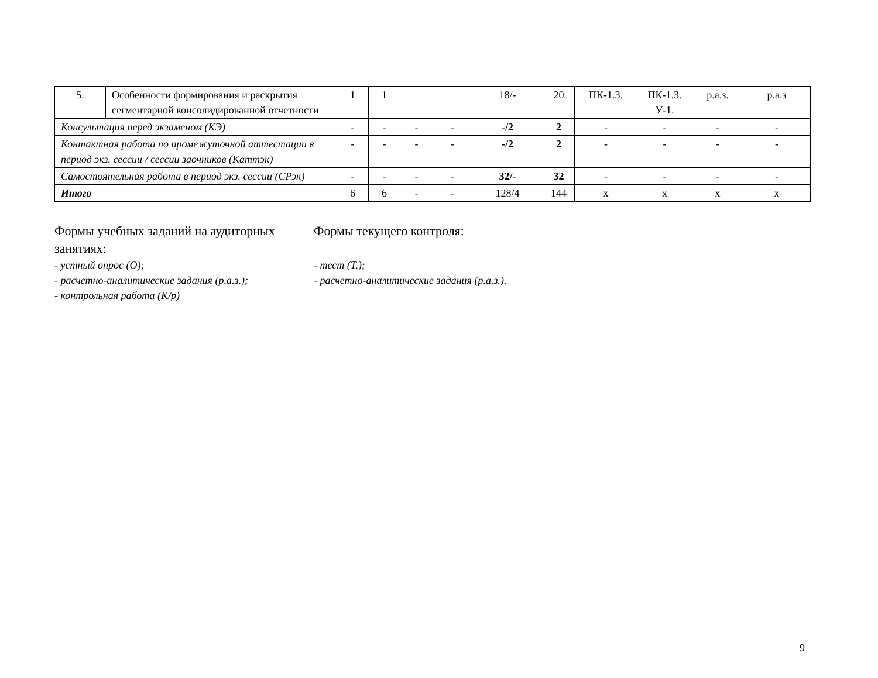| 5. | Особенности формирования и раскрытия сегментарной консолидированной отчетности | 1 | 1 | | | 18/- | 20 | ПК-1.3. | ПК-1.3. У-1. | р.а.з. | р.а.з |
| Консультация перед экзаменом (КЭ) | | - | - | - | - | -/2 | 2 | - | - | - | - |
| Контактная работа по промежуточной аттестации в период экз. сессии / сессии заочников (Каттэк) | | - | - | - | - | -/2 | 2 | - | - | - | - |
| Самостоятельная работа в период экз. сессии (СРэк) | | - | - | - | - | 32/- | 32 | - | - | - | - |
| Итого | | 6 | 6 | - | - | 128/4 | 144 | x | x | x | x |
Формы учебных заданий на аудиторных занятиях:
- устный опрос (О);
- расчетно-аналитические задания (р.а.з.);
- контрольная работа (К/р)
Формы текущего контроля:
- тест (Т.);
- расчетно-аналитические задания (р.а.з.).
9